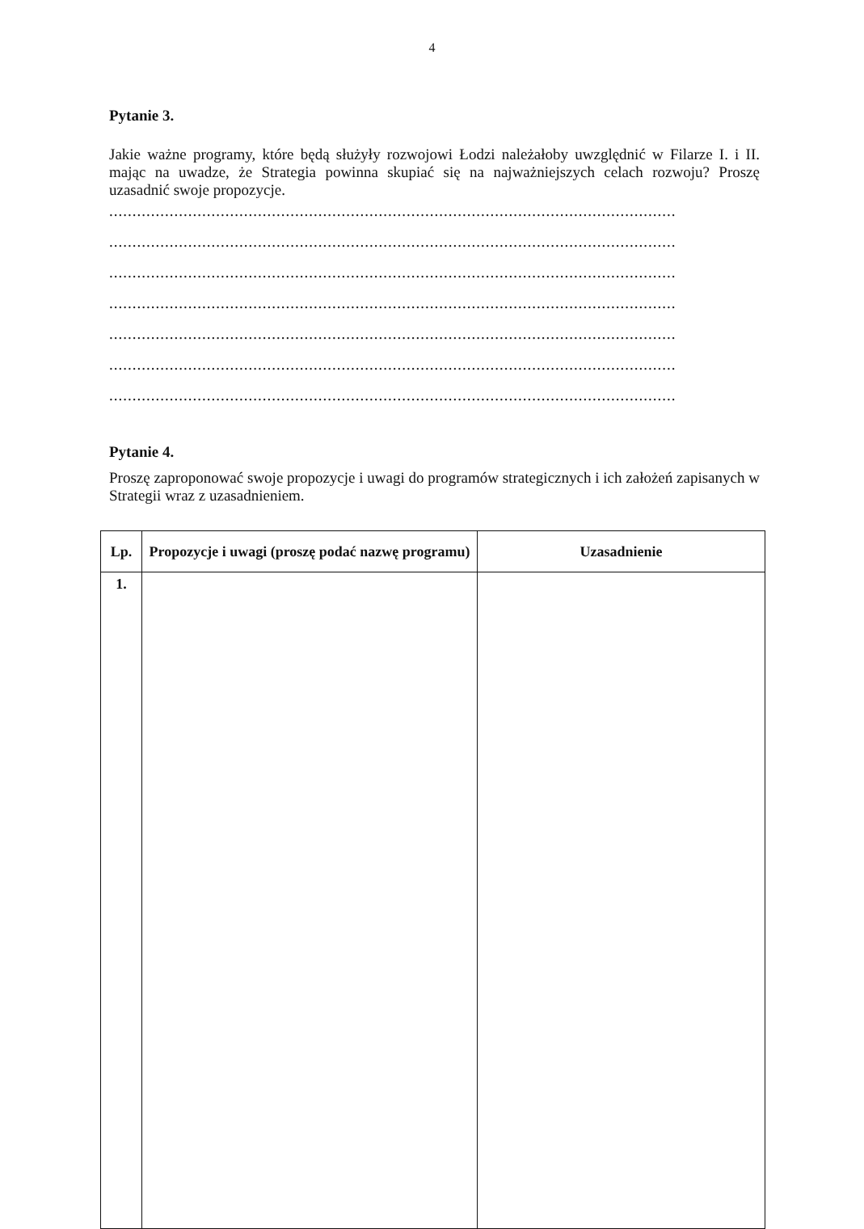4
Pytanie 3.
Jakie ważne programy, które będą służyły rozwojowi Łodzi należałoby uwzględnić w Filarze I. i II. mając na uwadze, że Strategia powinna skupiać się na najważniejszych celach rozwoju? Proszę uzasadnić swoje propozycje.
..........................................................................................................................
..........................................................................................................................
..........................................................................................................................
..........................................................................................................................
..........................................................................................................................
..........................................................................................................................
..........................................................................................................................
Pytanie 4.
Proszę zaproponować swoje propozycje i uwagi do programów strategicznych i ich założeń zapisanych w Strategii wraz z uzasadnieniem.
| Lp. | Propozycje i uwagi (proszę podać nazwę programu) | Uzasadnienie |
| --- | --- | --- |
| 1. | | |